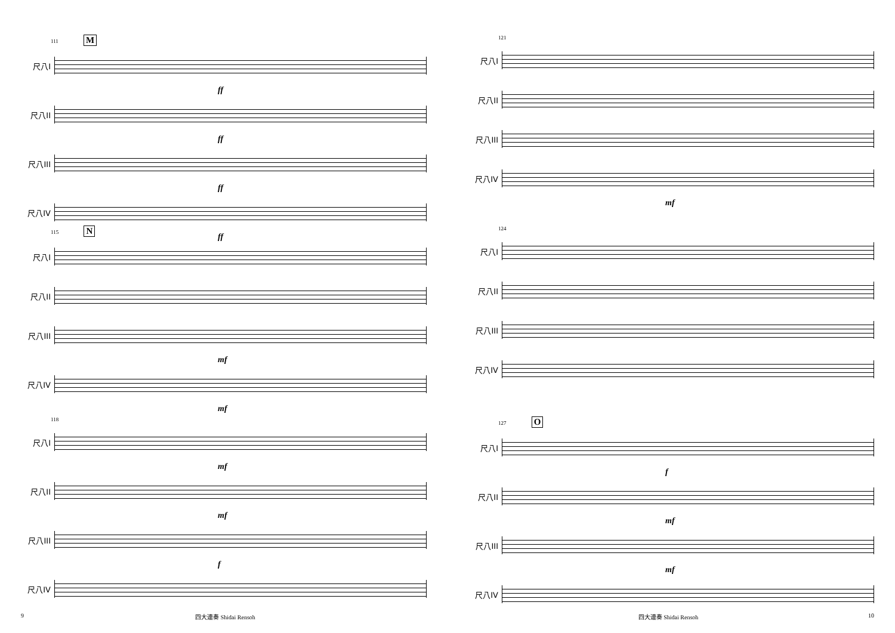111 M
尺八I
ff
尺八II
ff
尺八III
ff
尺八IV
ff
115 N
尺八I
尺八II
尺八III
mf
尺八IV
mf
118
尺八I
mf
尺八II
mf
尺八III
f
尺八IV
9 四大連奏 Shidai Rensoh
121
尺八I
尺八II
尺八III
尺八IV
mf
124
尺八I
尺八II
尺八III
尺八IV
127 O
尺八I
f
尺八II
mf
尺八III
mf
尺八IV
四大連奏 Shidai Rensoh 10